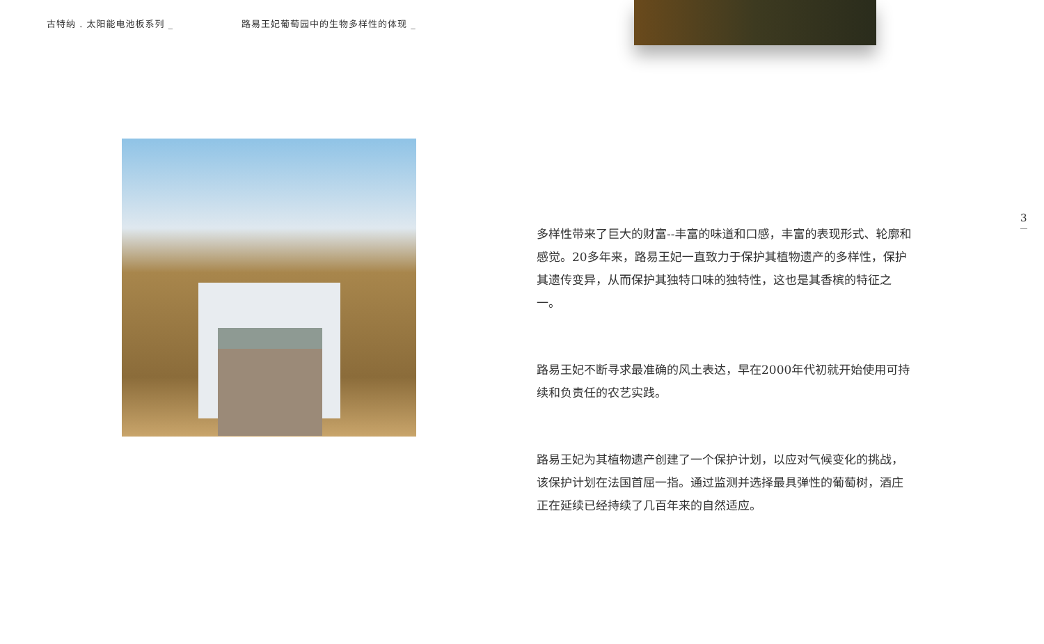古特纳 . 太阳能电池板系列 _ 路易王妃葡萄园中的生物多样性的体现 _
多样性带来了巨大的财富--丰富的味道和口感，丰富的表现形式、轮廓和感觉。20多年来，路易王妃一直致力于保护其植物遗产的多样性，保护其遗传变异，从而保护其独特口味的独特性，这也是其香槟的特征之一。
路易王妃不断寻求最准确的风土表达，早在2000年代初就开始使用可持续和负责任的农艺实践。
路易王妃为其植物遗产创建了一个保护计划，以应对气候变化的挑战，该保护计划在法国首屈一指。通过监测并选择最具弹性的葡萄树，酒庄正在延续已经持续了几百年来的自然适应。
3